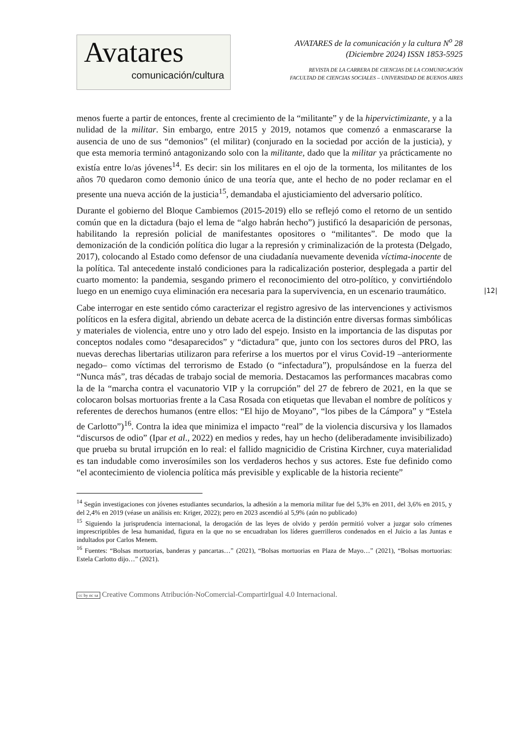Avatares
comunicación/cultura
AVATARES de la comunicación y la cultura N<sup>o</sup> 28
(Diciembre 2024) ISSN 1853-5925
REVISTA DE LA CARRERA DE CIENCIAS DE LA COMUNICACIÓN
FACULTAD DE CIENCIAS SOCIALES – UNIVERSIDAD DE BUENOS AIRES
menos fuerte a partir de entonces, frente al crecimiento de la “militante” y de la hipervictimizante, y a la nulidad de la militar. Sin embargo, entre 2015 y 2019, notamos que comenzó a enmascararse la ausencia de uno de sus “demonios” (el militar) (conjurado en la sociedad por acción de la justicia), y que esta memoria terminó antagonizando solo con la militante, dado que la militar ya prácticamente no existía entre lo/as jóvenes<sup>14</sup>. Es decir: sin los militares en el ojo de la tormenta, los militantes de los años 70 quedaron como demonio único de una teoría que, ante el hecho de no poder reclamar en el presente una nueva acción de la justicia<sup>15</sup>, demandaba el ajusticiamiento del adversario político.
Durante el gobierno del Bloque Cambiemos (2015-2019) ello se reflejó como el retorno de un sentido común que en la dictadura (bajo el lema de “algo habrán hecho”) justificó la desaparición de personas, habilitando la represión policial de manifestantes opositores o “militantes”. De modo que la demonización de la condición política dio lugar a la represión y criminalización de la protesta (Delgado, 2017), colocando al Estado como defensor de una ciudadanía nuevamente devenida víctima-inocente de la política. Tal antecedente instaló condiciones para la radicalización posterior, desplegada a partir del cuarto momento: la pandemia, sesgando primero el reconocimiento del otro-político, y convirtiéndolo luego en un enemigo cuya eliminación era necesaria para la supervivencia, en un escenario traumático.
Cabe interrogar en este sentido cómo caracterizar el registro agresivo de las intervenciones y activismos políticos en la esfera digital, abriendo un debate acerca de la distinción entre diversas formas simbólicas y materiales de violencia, entre uno y otro lado del espejo. Insisto en la importancia de las disputas por conceptos nodales como “desaparecidos” y “dictadura” que, junto con los sectores duros del PRO, las nuevas derechas libertarias utilizaron para referirse a los muertos por el virus Covid-19 –anteriormente negado– como víctimas del terrorismo de Estado (o “infectadura”), propulsándose en la fuerza del “Nunca más”, tras décadas de trabajo social de memoria. Destacamos las performances macabras como la de la “marcha contra el vacunatorio VIP y la corrupción” del 27 de febrero de 2021, en la que se colocaron bolsas mortuorias frente a la Casa Rosada con etiquetas que llevaban el nombre de políticos y referentes de derechos humanos (entre ellos: “El hijo de Moyano”, “los pibes de la Cámpora” y “Estela de Carlotto”)<sup>16</sup>. Contra la idea que minimiza el impacto “real” de la violencia discursiva y los llamados “discursos de odio” (Ipar et al., 2022) en medios y redes, hay un hecho (deliberadamente invisibilizado) que prueba su brutal irrupción en lo real: el fallido magnicidio de Cristina Kirchner, cuya materialidad es tan indudable como inverosímiles son los verdaderos hechos y sus actores. Este fue definido como “el acontecimiento de violencia política más previsible y explicable de la historia reciente”
|12|
<sup>14</sup> Según investigaciones con jóvenes estudiantes secundarios, la adhesión a la memoria militar fue del 5,3% en 2011, del 3,6% en 2015, y del 2,4% en 2019 (véase un análisis en: Kriger, 2022); pero en 2023 ascendió al 5,9% (aún no publicado)
<sup>15</sup> Siguiendo la jurisprudencia internacional, la derogación de las leyes de olvido y perdón permitió volver a juzgar solo crímenes imprescriptibles de lesa humanidad, figura en la que no se encuadraban los líderes guerrilleros condenados en el Juicio a las Juntas e indultados por Carlos Menem.
<sup>16</sup> Fuentes: “Bolsas mortuorias, banderas y pancartas…” (2021), “Bolsas mortuorias en Plaza de Mayo…” (2021), “Bolsas mortuorias: Estela Carlotto dijo…” (2021).
cc by nc sa Creative Commons Atribución-NoComercial-CompartirIgual 4.0 Internacional.